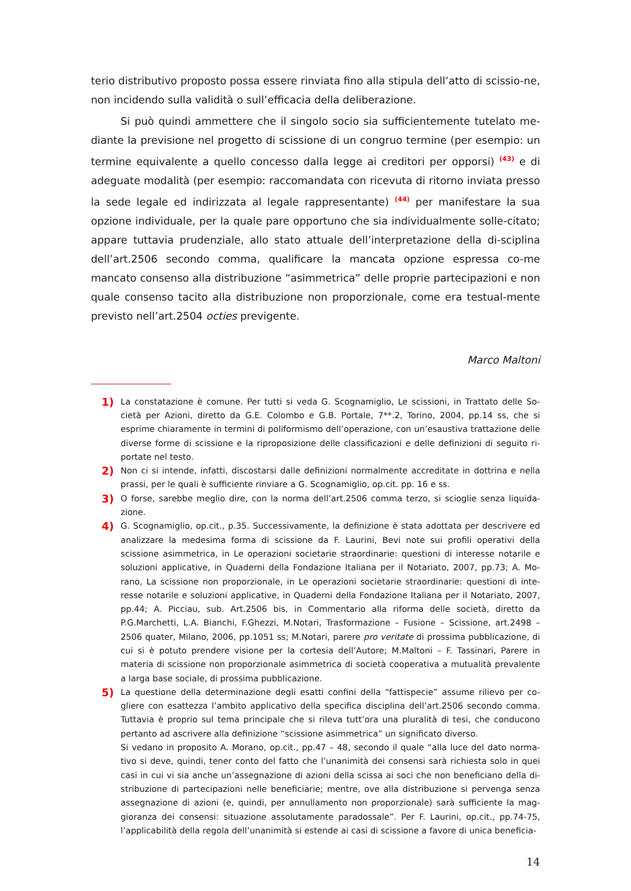terio distributivo proposto possa essere rinviata fino alla stipula dell’atto di scissio-ne, non incidendo sulla validità o sull’efficacia della deliberazione.
Si può quindi ammettere che il singolo socio sia sufficientemente tutelato me-diante la previsione nel progetto di scissione di un congruo termine (per esempio: un termine equivalente a quello concesso dalla legge ai creditori per opporsi) <sup>(43)</sup> e di adeguate modalità (per esempio: raccomandata con ricevuta di ritorno inviata presso la sede legale ed indirizzata al legale rappresentante) <sup>(44)</sup> per manifestare la sua opzione individuale, per la quale pare opportuno che sia individualmente solle-citato; appare tuttavia prudenziale, allo stato attuale dell’interpretazione della di-sciplina dell’art.2506 secondo comma, qualificare la mancata opzione espressa co-me mancato consenso alla distribuzione “asimmetrica” delle proprie partecipazioni e non quale consenso tacito alla distribuzione non proporzionale, come era testual-mente previsto nell’art.2504 octies previgente.
Marco Maltoni
1)
La constatazione è comune. Per tutti si veda G. Scognamiglio, Le scissioni, in Trattato delle So-cietà per Azioni, diretto da G.E. Colombo e G.B. Portale, 7**.2, Torino, 2004, pp.14 ss, che si esprime chiaramente in termini di poliformismo dell’operazione, con un’esaustiva trattazione delle diverse forme di scissione e la riproposizione delle classificazioni e delle definizioni di seguito ri-portate nel testo.
2)
Non ci si intende, infatti, discostarsi dalle definizioni normalmente accreditate in dottrina e nella prassi, per le quali è sufficiente rinviare a G. Scognamiglio, op.cit. pp. 16 e ss.
3)
O forse, sarebbe meglio dire, con la norma dell’art.2506 comma terzo, si scioglie senza liquida-zione.
4)
G. Scognamiglio, op.cit., p.35. Successivamente, la definizione è stata adottata per descrivere ed analizzare la medesima forma di scissione da F. Laurini, Bevi note sui profili operativi della scissione asimmetrica, in Le operazioni societarie straordinarie: questioni di interesse notarile e soluzioni applicative, in Quaderni della Fondazione Italiana per il Notariato, 2007, pp.73; A. Mo-rano, La scissione non proporzionale, in Le operazioni societarie straordinarie: questioni di inte-resse notarile e soluzioni applicative, in Quaderni della Fondazione Italiana per il Notariato, 2007, pp.44; A. Picciau, sub. Art.2506 bis, in Commentario alla riforma delle società, diretto da P.G.Marchetti, L.A. Bianchi, F.Ghezzi, M.Notari, Trasformazione – Fusione – Scissione, art.2498 – 2506 quater, Milano, 2006, pp.1051 ss; M.Notari, parere pro veritate di prossima pubblicazione, di cui si è potuto prendere visione per la cortesia dell’Autore; M.Maltoni – F. Tassinari, Parere in materia di scissione non proporzionale asimmetrica di società cooperativa a mutualità prevalente a larga base sociale, di prossima pubblicazione.
5)
La questione della determinazione degli esatti confini della “fattispecie” assume rilievo per co-gliere con esattezza l’ambito applicativo della specifica disciplina dell’art.2506 secondo comma. Tuttavia è proprio sul tema principale che si rileva tutt’ora una pluralità di tesi, che conducono pertanto ad ascrivere alla definizione “scissione asimmetrica” un significato diverso.
Si vedano in proposito A. Morano, op.cit., pp.47 – 48, secondo il quale “alla luce del dato norma-tivo si deve, quindi, tener conto del fatto che l’unanimità dei consensi sarà richiesta solo in quei casi in cui vi sia anche un’assegnazione di azioni della scissa ai soci che non beneficiano della di-stribuzione di partecipazioni nelle beneficiarie; mentre, ove alla distribuzione si pervenga senza assegnazione di azioni (e, quindi, per annullamento non proporzionale) sarà sufficiente la mag-gioranza dei consensi: situazione assolutamente paradossale”. Per F. Laurini, op.cit., pp.74-75, l’applicabilità della regola dell’unanimità si estende ai casi di scissione a favore di unica beneficia-
14